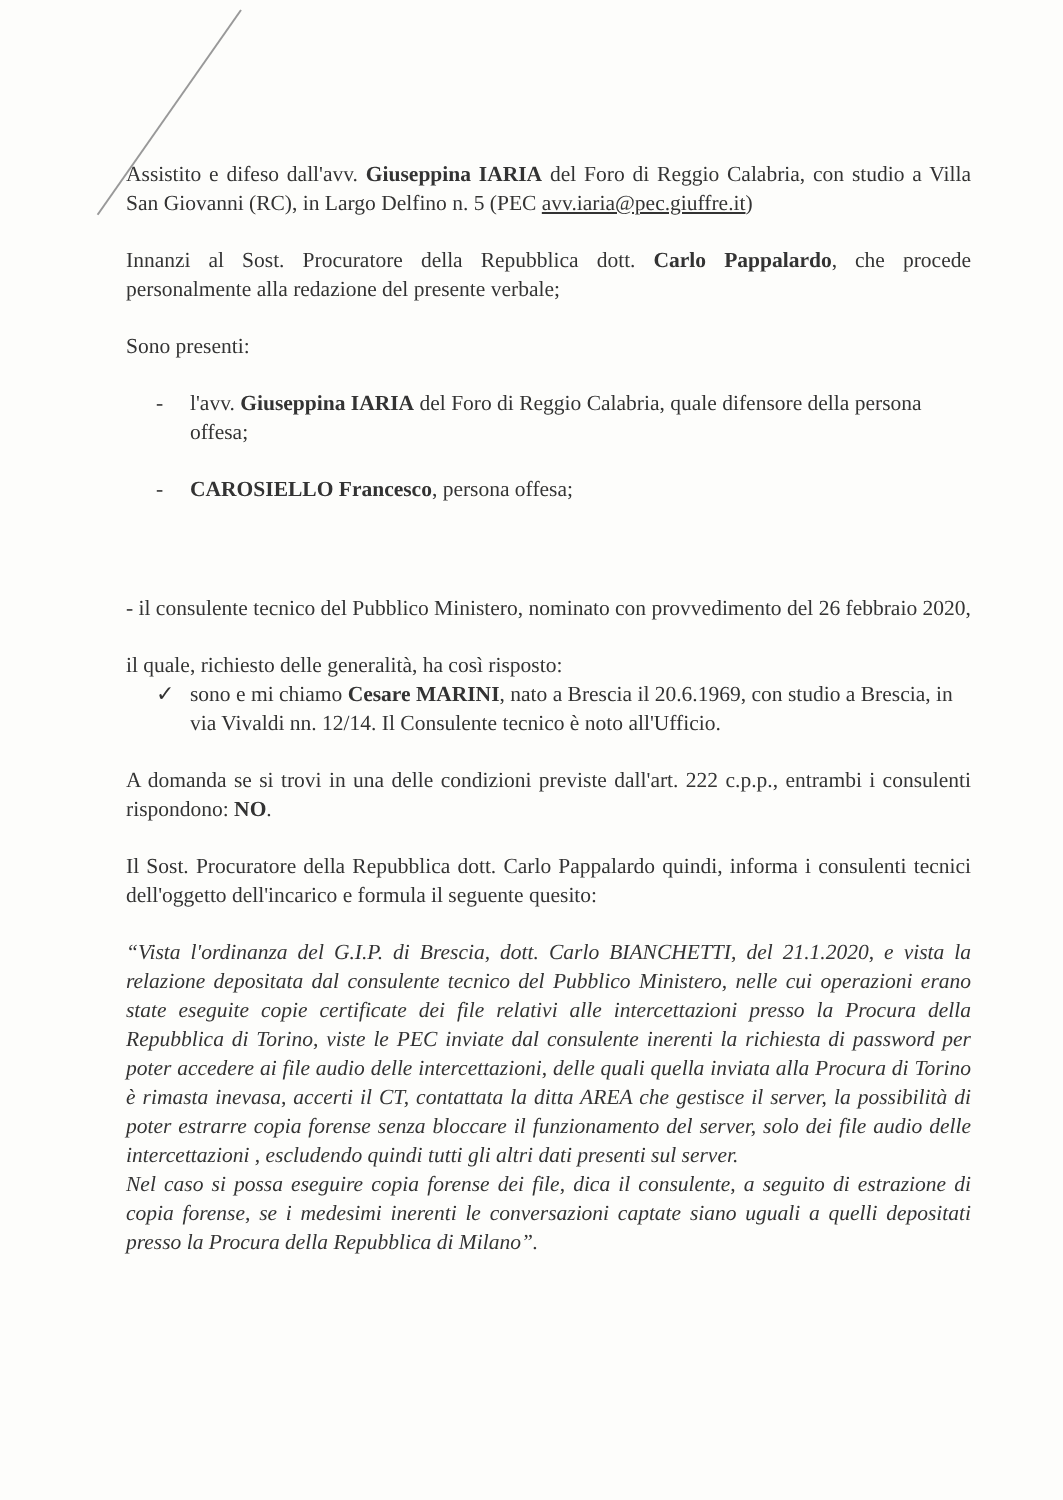Assistito e difeso dall'avv. Giuseppina IARIA del Foro di Reggio Calabria, con studio a Villa San Giovanni (RC), in Largo Delfino n. 5 (PEC avv.iaria@pec.giuffre.it)
Innanzi al Sost. Procuratore della Repubblica dott. Carlo Pappalardo, che procede personalmente alla redazione del presente verbale;
Sono presenti:
- l'avv. Giuseppina IARIA del Foro di Reggio Calabria, quale difensore della persona offesa;
- CAROSIELLO Francesco, persona offesa;
- il consulente tecnico del Pubblico Ministero, nominato con provvedimento del 26 febbraio 2020,
il quale, richiesto delle generalità, ha così risposto:
✓ sono e mi chiamo Cesare MARINI, nato a Brescia il 20.6.1969, con studio a Brescia, in via Vivaldi nn. 12/14. Il Consulente tecnico è noto all'Ufficio.
A domanda se si trovi in una delle condizioni previste dall'art. 222 c.p.p., entrambi i consulenti rispondono: NO.
Il Sost. Procuratore della Repubblica dott. Carlo Pappalardo quindi, informa i consulenti tecnici dell'oggetto dell'incarico e formula il seguente quesito:
“Vista l'ordinanza del G.I.P. di Brescia, dott. Carlo BIANCHETTI, del 21.1.2020, e vista la relazione depositata dal consulente tecnico del Pubblico Ministero, nelle cui operazioni erano state eseguite copie certificate dei file relativi alle intercettazioni presso la Procura della Repubblica di Torino, viste le PEC inviate dal consulente inerenti la richiesta di password per poter accedere ai file audio delle intercettazioni, delle quali quella inviata alla Procura di Torino è rimasta inevasa, accerti il CT, contattata la ditta AREA che gestisce il server, la possibilità di poter estrarre copia forense senza bloccare il funzionamento del server, solo dei file audio delle intercettazioni , escludendo quindi tutti gli altri dati presenti sul server.
Nel caso si possa eseguire copia forense dei file, dica il consulente, a seguito di estrazione di copia forense, se i medesimi inerenti le conversazioni captate siano uguali a quelli depositati presso la Procura della Repubblica di Milano”.